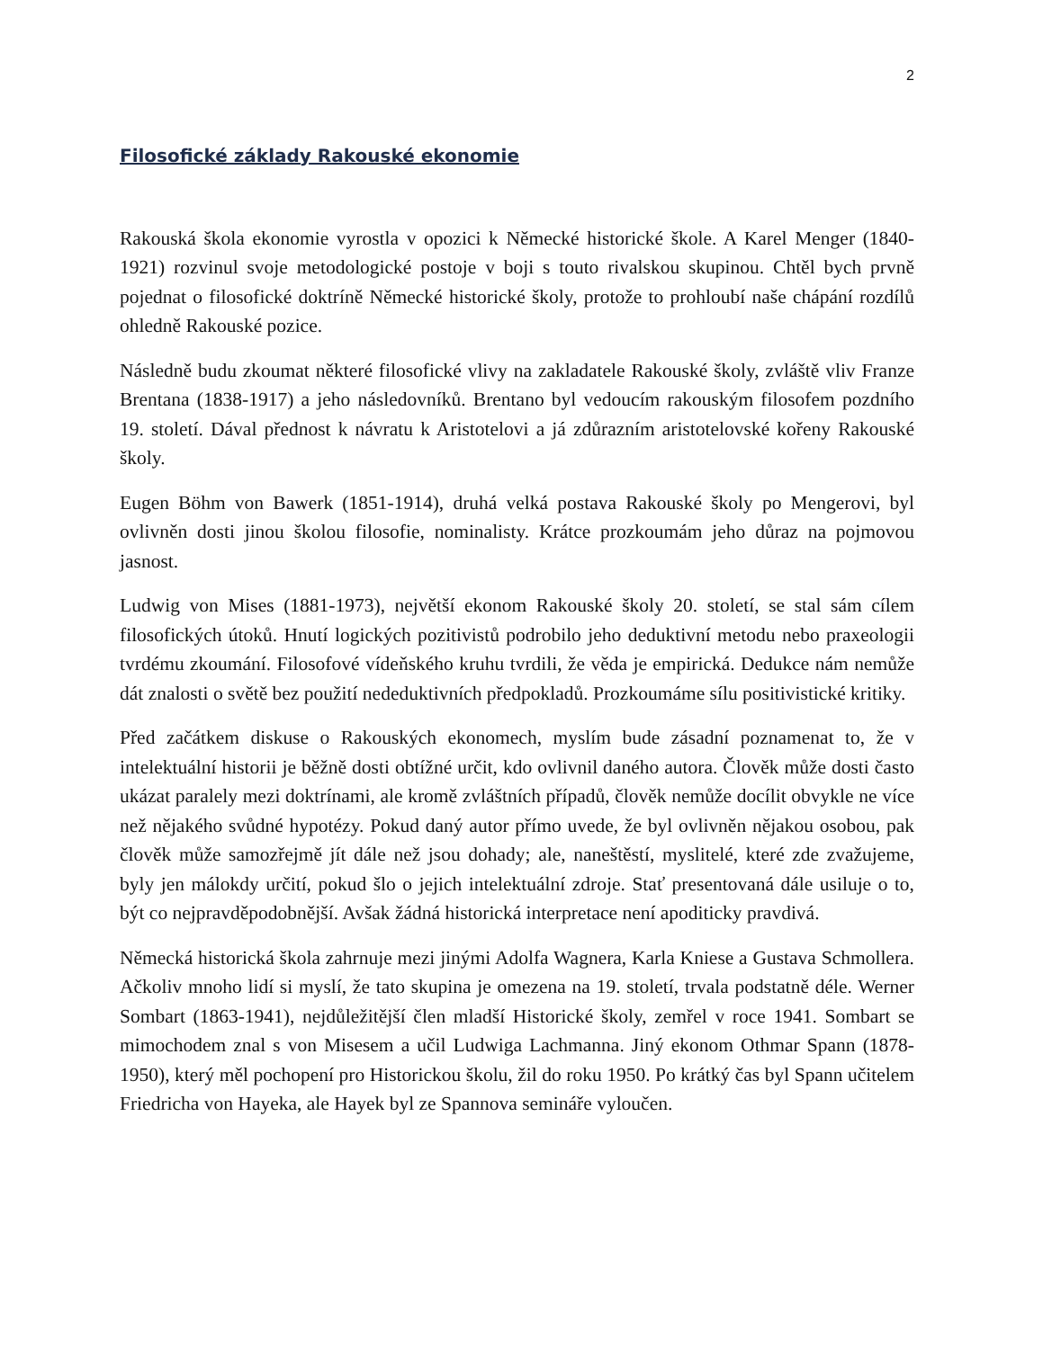2
Filosofické základy Rakouské ekonomie
Rakouská škola ekonomie vyrostla v opozici k Německé historické škole. A Karel Menger (1840-1921) rozvinul svoje metodologické postoje v boji s touto rivalskou skupinou. Chtěl bych prvně pojednat o filosofické doktríně Německé historické školy, protože to prohloubí naše chápání rozdílů ohledně Rakouské pozice.
Následně budu zkoumat některé filosofické vlivy na zakladatele Rakouské školy, zvláště vliv Franze Brentana (1838-1917) a jeho následovníků. Brentano byl vedoucím rakouským filosofem pozdního 19. století. Dával přednost k návratu k Aristotelovi a já zdůrazním aristotelovské kořeny Rakouské školy.
Eugen Böhm von Bawerk (1851-1914), druhá velká postava Rakouské školy po Mengerovi, byl ovlivněn dosti jinou školou filosofie, nominalisty. Krátce prozkoumám jeho důraz na pojmovou jasnost.
Ludwig von Mises (1881-1973), největší ekonom Rakouské školy 20. století, se stal sám cílem filosofických útoků. Hnutí logických pozitivistů podrobilo jeho deduktivní metodu nebo praxeologii tvrdému zkoumání. Filosofové vídeňského kruhu tvrdili, že věda je empirická. Dedukce nám nemůže dát znalosti o světě bez použití nededuktivních předpokladů. Prozkoumáme sílu positivistické kritiky.
Před začátkem diskuse o Rakouských ekonomech, myslím bude zásadní poznamenat to, že v intelektuální historii je běžně dosti obtížné určit, kdo ovlivnil daného autora. Člověk může dosti často ukázat paralely mezi doktrínami, ale kromě zvláštních případů, člověk nemůže docílit obvykle ne více než nějakého svůdné hypotézy. Pokud daný autor přímo uvede, že byl ovlivněn nějakou osobou, pak člověk může samozřejmě jít dále než jsou dohady; ale, naneštěstí, myslitelé, které zde zvažujeme, byly jen málokdy určití, pokud šlo o jejich intelektuální zdroje. Stať presentovaná dále usiluje o to, být co nejpravděpodobnější. Avšak žádná historická interpretace není apoditicky pravdivá.
Německá historická škola zahrnuje mezi jinými Adolfa Wagnera, Karla Kniese a Gustava Schmollera. Ačkoliv mnoho lidí si myslí, že tato skupina je omezena na 19. století, trvala podstatně déle. Werner Sombart (1863-1941), nejdůležitější člen mladší Historické školy, zemřel v roce 1941. Sombart se mimochodem znal s von Misesem a učil Ludwiga Lachmanna. Jiný ekonom Othmar Spann (1878-1950), který měl pochopení pro Historickou školu, žil do roku 1950. Po krátký čas byl Spann učitelem Friedricha von Hayeka, ale Hayek byl ze Spannova semináře vyloučen.